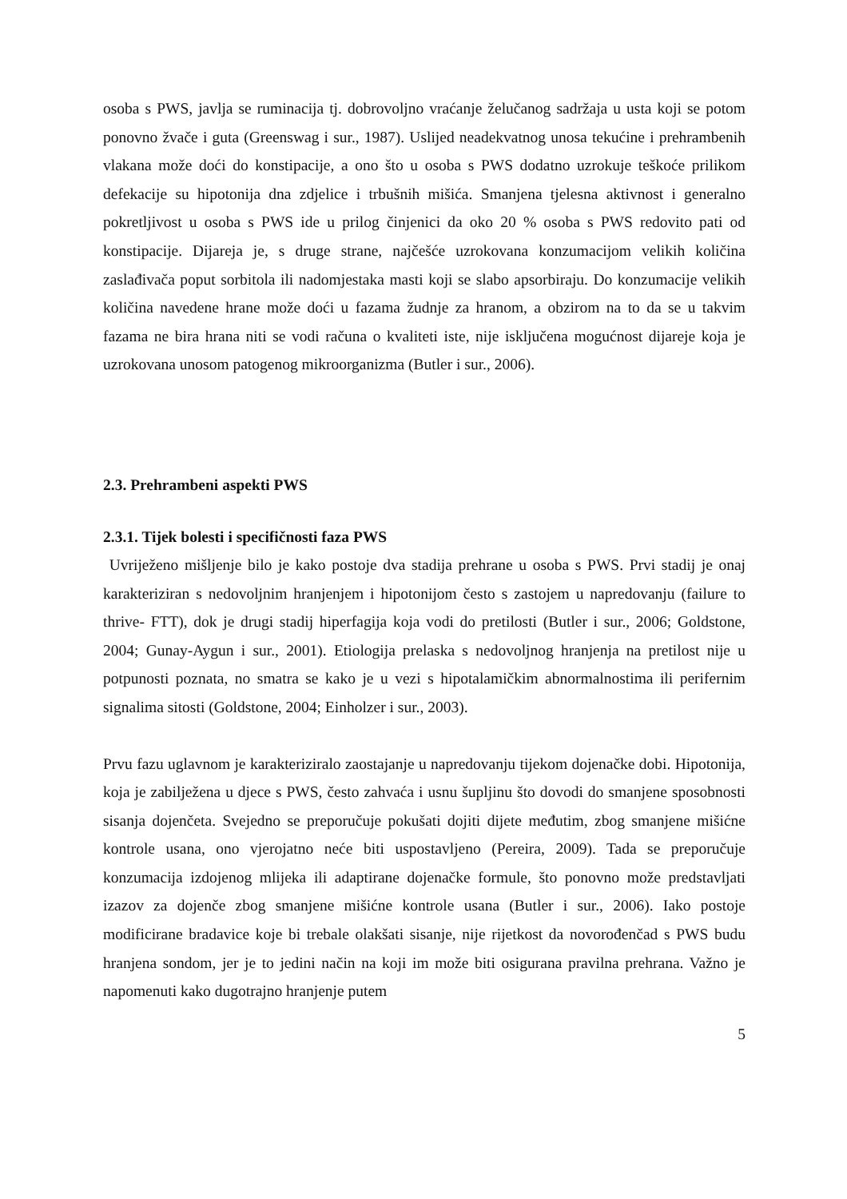osoba s PWS, javlja se ruminacija tj. dobrovoljno vraćanje želučanog sadržaja u usta koji se potom ponovno žvače i guta (Greenswag i sur., 1987). Uslijed neadekvatnog unosa tekućine i prehrambenih vlakana može doći do konstipacije, a ono što u osoba s PWS dodatno uzrokuje teškoće prilikom defekacije su hipotonija dna zdjelice i trbušnih mišića. Smanjena tjelesna aktivnost i generalno pokretljivost u osoba s PWS ide u prilog činjenici da oko 20 % osoba s PWS redovito pati od konstipacije. Dijareja je, s druge strane, najčešće uzrokovana konzumacijom velikih količina zaslađivača poput sorbitola ili nadomjestaka masti koji se slabo apsorbiraju. Do konzumacije velikih količina navedene hrane može doći u fazama žudnje za hranom, a obzirom na to da se u takvim fazama ne bira hrana niti se vodi računa o kvaliteti iste, nije isključena mogućnost dijareje koja je uzrokovana unosom patogenog mikroorganizma (Butler i sur., 2006).
2.3. Prehrambeni aspekti PWS
2.3.1. Tijek bolesti i specifičnosti faza PWS
Uvriježeno mišljenje bilo je kako postoje dva stadija prehrane u osoba s PWS. Prvi stadij je onaj karakteriziran s nedovoljnim hranjenjem i hipotonijom često s zastojem u napredovanju (failure to thrive- FTT), dok je drugi stadij hiperfagija koja vodi do pretilosti (Butler i sur., 2006; Goldstone, 2004; Gunay-Aygun i sur., 2001). Etiologija prelaska s nedovoljnog hranjenja na pretilost nije u potpunosti poznata, no smatra se kako je u vezi s hipotalamičkim abnormalnostima ili perifernim signalima sitosti (Goldstone, 2004; Einholzer i sur., 2003).
Prvu fazu uglavnom je karakteriziralo zaostajanje u napredovanju tijekom dojenačke dobi. Hipotonija, koja je zabilježena u djece s PWS, često zahvaća i usnu šupljinu što dovodi do smanjene sposobnosti sisanja dojenčeta. Svejedno se preporučuje pokušati dojiti dijete međutim, zbog smanjene mišićne kontrole usana, ono vjerojatno neće biti uspostavljeno (Pereira, 2009). Tada se preporučuje konzumacija izdojenog mlijeka ili adaptirane dojenačke formule, što ponovno može predstavljati izazov za dojenče zbog smanjene mišićne kontrole usana (Butler i sur., 2006). Iako postoje modificirane bradavice koje bi trebale olakšati sisanje, nije rijetkost da novorođenčad s PWS budu hranjena sondom, jer je to jedini način na koji im može biti osigurana pravilna prehrana. Važno je napomenuti kako dugotrajno hranjenje putem
5